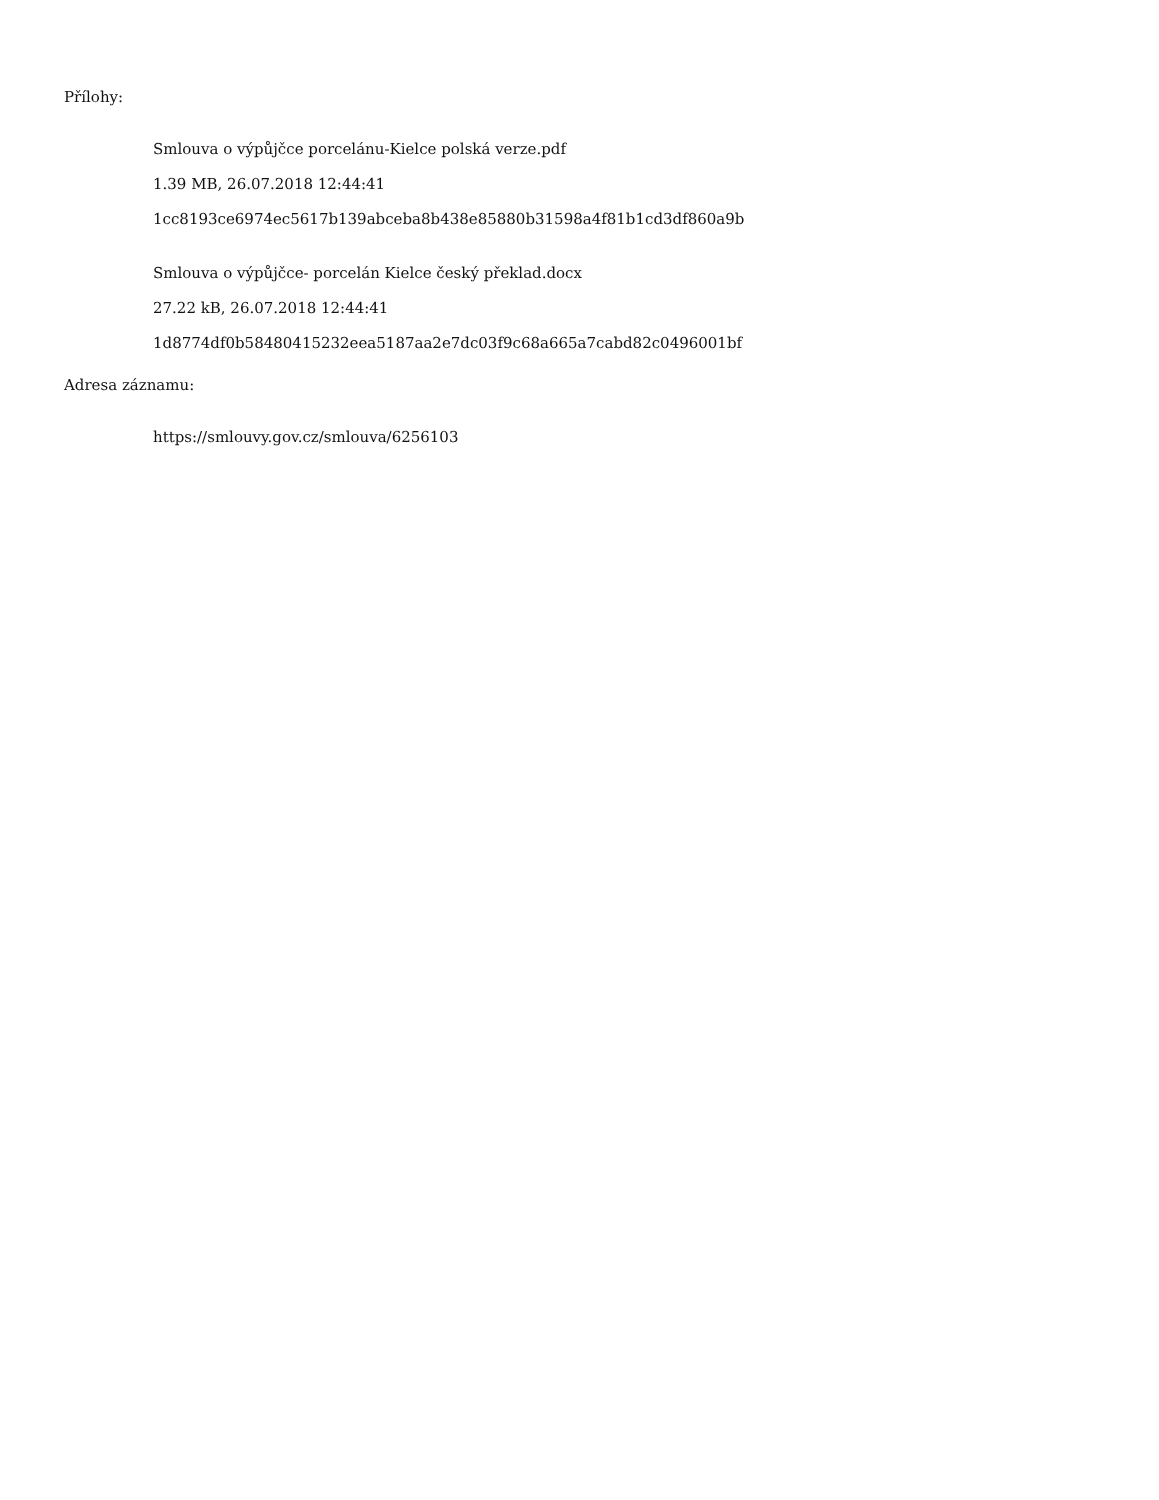Přílohy:
Smlouva o výpůjčce porcelánu-Kielce polská verze.pdf
1.39 MB, 26.07.2018 12:44:41
1cc8193ce6974ec5617b139abceba8b438e85880b31598a4f81b1cd3df860a9b
Smlouva o výpůjčce- porcelán Kielce český překlad.docx
27.22 kB, 26.07.2018 12:44:41
1d8774df0b58480415232eea5187aa2e7dc03f9c68a665a7cabd82c0496001bf
Adresa záznamu:
https://smlouvy.gov.cz/smlouva/6256103